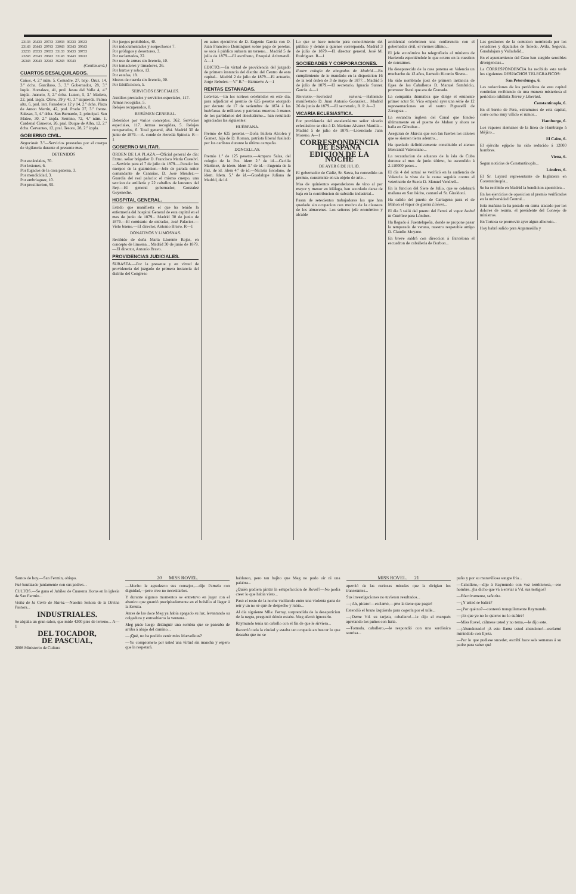| 23133 | 26433 | 29733 | 33033 | 36333 | 39633 |
| 23143 | 26443 | 29743 | 33043 | 36343 | 39643 |
| 23233 | 26533 | 29833 | 33133 | 36433 | 39733 |
| 23243 | 26543 | 29843 | 33143 | 36443 | 39743 |
| 26343 | 29643 | 32943 | 36243 | 39543 | |
(Continuará.)
CUARTOS DESALQUILADOS.
Caños, 4, 2.º núm. 5. Comadre, 27, bajo. Oruz, 14, 3.º dcha. Garcilaso, 3, 3.º Gobernador, 28, 3.º izqda. Hortaleza, 41, pral. Jesus del Valle 4, 4.º izqda. Juanelo, 3, 2.º dcha. Luzon, 5, 3.º Madera, 22, pral. izqda. Olivo, 39 y 41, 3.º izquierda. Palma alta, 6, pral. intr. Panaderos 12 y 14, 2.º dcha. Plaza de Anton Martin, 42, pral. Prado 27, 3.º frente. Salesas, 3, 4.º dcha. San Bernardo, 2, principal. San Mateo, 30, 2.º izqda. Serrano, 72, 4.º núm. 1. Cardenal Cisneros, 26, pral. Duque de Alba, 12, 2.º dcha. Cervantes, 12, pral. Tesoro, 28, 2.º izqda.
GOBIERNO CIVIL.
Negociado 3.º—Servicios prestados por el cuerpo de vigilancia durante el presente mes.
DETENIDOS
Por escándalos, 70.
Por lesiones, 6.
Por fugados de la casa paterna, 3.
Por mendicidad, 3.
Por embriaguez, 10.
Por prostitucion, 95.
Por juegos prohibidos, 40.
Por indocumentados y sospechosos 7.
Por prófugos y desertores, 3.
Por reclamados, 22.
Por uso de armas sin licencia, 10.
Por tomadores y timadores, 36.
Por hurtos y robos, 13.
Por estafas, 18.
Mozos de cuerda sin licencia, 00.
Por falsificacion, 5.
SERVICIOS ESPECIALES.
Auxilios prestados y servicios especiales, 117.
Armas recogidas, 5.
Relojes recuperados, 0.
RESÚMEN GENERAL.
Detenidos por varios conceptos, 362. Servicios especiales, 117. Armas recogidas, 5. Relojes recuperados, 0. Total general, 484. Madrid 30 de junio de 1879.—A. conde de Heredia Spínola. R—1
GOBIERNO MILITAR.
ORDEN DE LA PLAZA.—Oficial general de dia: Exmo. señor brigadier D. Francisco María Castelví.—Servicio para el 7 de julio de 1879.—Parada: los cuerpos de la guarnicion.—Jefe de parada señor comandante de Canarias, D. José Mendez.—Guardia del real palacio: el mismo cuerpo, una seccion de artillería y 22 caballos de lanceros del Rey.—El general gobernador, Gonzalez Goyeneche.
HOSPITAL GENERAL.
Estado que manifiesta el que ha tenido la enfermería del hospital General de esta capital en el mes de junio de 1879... Madrid 30 de junio de 1879.—El comisario de entradas, José Palacios.—Visto bueno.—El director, Antonio Bravo. R—1
DONATIVOS Y LIMOSNAS.
Recibido de doña María Llorente Rojas, en concepto de limosna... Madrid 30 de junio de 1879.—El director, Antonio Bravo.
PROVIDENCIAS JUDICIALES.
SUBASTA.—Por la presente y en virtud de providencia del juzgado de primera instancia del distrito del Congreso
en autos ejecutivos de D. Eugenio García con D. Juan Francisco Dominguez sobre pago de pesetas, se saca á pública subasta un terreno... Madrid 5 de julio de 1879.—El escribano, Ezequiel Arizmendi. A—1
EDICTO.—En virtud de providencia del juzgado de primera instancia del distrito del Centro de esta capital... Madrid 2 de julio de 1879.—El actuario, Jorge Reboles.—V.º B.º—Barnuevo A—1
RENTAS ESTANADAS.
Loterías.—En los sorteos celebrados en este dia, para adjudicar el premio de 625 pesetas otorgado por decreto de 17 de setiembre de 1874 á las huérfanas de militares y patriotas muertos á manos de los partidarios del absolutismo... han resultado agraciadas las siguientes:
HUÉRFANA.
Premio de 625 pesetas.—Doña Isidora Alcolea y Gomez, hija de D. Roman, patriota liberal fusilado por los carlistas durante la última campaña.
DONCELLAS.
Premio 1.º de 125 pesetas.—Amparo Salas, del colegio de la Paz. Idem 2.º de id.—Cecilia Martinez, de idem. Idem 3.º de id.—Eugenia de la Paz, de id. Idem 4.º de id.—Nicasia Escolano, de idem. Idem. 5.º de id.—Guadalupe Juliana de Madrid, de id.
Lo que se hace notorio para conocimiento del público y demás á quienes corresponda. Madrid 3 de julio de 1879.—El director general, José M. Rodriguez. R—1
SOCIEDADES Y CORPORACIONES.
Ilustre colegio de abogados de Madrid.—En cumplimiento de lo mandado en la disposicion 16 de la real órden de 3 de mayo de 1877... Madrid 5 de julio de 1879.—El secretario, Ignacio Suarez García. A—1
Mercurio.—Sociedad minera.—Habiendo manifestado D. Juan Antonio Gonzalez... Madrid 26 de junio de 1879.—El secretario, R. P. A—2
VICARÍA ECLESIÁSTICA.
Por providencia del escelentísimo señor vicario eclesiástico se cita á D. Mariano Alvarez Manilla... Madrid 5 de julio de 1879.—Licenciado Juan Moreno. A—1
CORRESPONDENCIA DE ESPAÑA
EDICION DE LA NOCHE
DE AYER 6 DE JULIO.
El gobernador de Cádiz, Sr. Sawa, ha concedido un premio, consistente en un objeto de arte...
Mas de quinientos espendedores de vino al por mayor y menor en Málaga, han acordado darse de baja en la contribucion de subsidio industrial...
Pasan de setecientos trabajadores los que han quedado sin ocupacion con motivo de la clausura de los almacenes. Los señores jefe económico y alcalde
accidental celebraron una conferencia con el gobernador civil, el viernes último...
El jefe económico ha telegrafiado al ministro de Hacienda esponiéndole lo que ocurre en la cuestion de consumos.
Ha desaparecido de la casa paterna en Valencia un muchacho de 13 años, llamado Ricardo Sirera...
Ha sido nombrado juez de primera instancia de Egea de los Caballeros D. Manuel Sambricio, promotor fiscal que era de Granada.
La compañía dramática que dirige el eminente primer actor Sr. Vico empezó ayer una série de 12 representaciones en el teatro Pignatelli de Zaragoza...
La escuadra inglesa del Canal que fondeó últimamente en el puerto de Mahon y ahora se halla en Gibraltar...
Aseguran de Murcia que son tan fuertes los calores que se sienten tierra adentro...
Ha quedado definitivamente constituido el ateneo Mercantil Valenciano...
La recaudacion de aduanas de la isla de Cuba durante el mes de junio último, ha ascendido á 2.110000 pesos...
El dia 4 del actual se verificó en la audiencia de Valencia la vista de la causa seguida contra el veterinario de Sueca D. Manuel Vendrell...
En la funcion del Siete de Julio, que se celebrará mañana en San Isidro, cantará el Sr. Giraldoni.
Ha salido del puerto de Cartagena para el de Mahon el vapor de guerra Liniers...
El dia 3 salió del puerto del Ferrol el vapor Isabel la Católica para Lóndres.
Ha llegado á Fuentelapeña, donde se propone pasar la temporada de verano, nuestro respetable amigo D. Claudio Moyano.
En breve saldrá con direccion á Barcelona el escuadron de caballería de Borbon...
Las gestiones de la comision nombrada por los senadores y diputados de Toledo, Avila, Segovia, Guadalajara y Valladolid...
En el ayuntamiento del Grao han surgido sensibles divergencias...
La CORRESPONDENCIA ha recibido esta tarde los siguientes DESPACHOS TELEGRAFICOS:
San Petersburgo, 6.
Las redacciones de los periódicos de esta capital continúan recibiendo de una manera misteriosa el periódico nihilista Tierra y Libertad.
Constantinopla, 6.
En el barrio de Pera, estramuros de esta capital, corre como muy válido el rumor...
Hamburgo, 6.
Los vapores alemanes de la línea de Hamburgo á Méjico...
El Cairo, 6.
El ejército egipcio ha sido reducido á 12000 hombres.
Viena, 6.
Segun noticias de Constantinopla...
Lóndres, 6.
El Sr. Layard representante de Inglaterra en Constantinopla...
Se ha recibido en Madrid la bendicion apostólica...
En los ejercicios de oposicion al premio verificados en la universidad Central...
Esta mañana la ha pasado en cama atacado por los dolores de reuma, el presidente del Consejo de ministros.
En Tortosa se promovió ayer algun alboroto...
Hoy habrá salido para Argamasilla y
Santos de hoy.—San Fermin, obispo.
Fué bautizado juntamente con sus padres...
CULTOS.—Se gana el Jubileo de Cuarenta Horas en la iglesia de San Fermin...
Visita de la Córte de María.—Nuestra Señora de la Divina Pastora...
INDUSTRIALES.
Se alquila un gran salon, que mide 4300 piés de terreno... A—1
DEL TOCADOR,
DE PASCUAL,
2008 Ministerio de Cultura
20 MISS ROVEL.
—Mucho le agradezco sus consejos,—dijo Pamela con dignidad,—pero creo no necesitarlos.
Y durante algunos momentos se entretuvo en jugar con el abanico que guardó precipitadamente en el bolsillo al llegar á la Ermita.
Antes de las doce Meg ya habia apagado su luz, levantando su colgadura y entreabierto la ventana...
Meg pudo luego distinguir una sombra que se paseaba de arriba á abajo del camino...
—¡Qué, no ha podido venir miss Marvellous?
—Yo comprometo por usted una virtud sin mancha y espero que la respetará.
hablaron, pero tan bajito que Meg no pudo oir ni una palabra...
¿Quién pudiera pintar la estupefaccion de Rovel?—No podia creer lo que habia visto...
Pasó el resto de la noche vacilando entre una violenta gana de reir y un no sé qué de despecho y rabia...
Al dia siguiente Mlle. Ferray, sorprendida de la desaparicion de la negra, preguntó dónde estaba. Meg afectó ignorarlo.
Raymundo tenia un caballo con el fin de que le sirviera...
Recorrió toda la ciudad y estaba tan ocupada en buscar lo que deseaba que no se
MISS ROVEL. 21
aperció de las curiosas miradas que la dirigian los transeuntes...
Sus investigaciones no tuvieron resultados...
—¡Ah, pícaro!—esclamó,—¡me la tiene que pagar!
Estendió el brazo izquierdo para cogerla por el talle...
—¡Deme Vd. su tarjeta, caballero!—le dijo el marqués apretando los puños con furia.
—Tomada, caballero,—le respondió con una sardónica sonrisa...
puño y por su maravillosa sangre fria...
—Caballero,—dijo á Raymundo con voz temblorosa,—ese hombre, ¿ha dicho que vá á enviar á Vd. sus testigos?
—Efectivamente, señorita.
—¿Y usted se batirá?
—¿Por qué no?—contestó tranquilamente Raymundo.
—¡Es que yo no lo quiero: no lo sufriré!
—Miss Rovel, cálmese usted y no tema,—le dijo este.
—¡Abandonado! ¡A esto llama usted abandono!—esclamó mirándolo con fijeza.
—Por lo que pudiese suceder, escribí hace seis semanas á su padre para saber qué